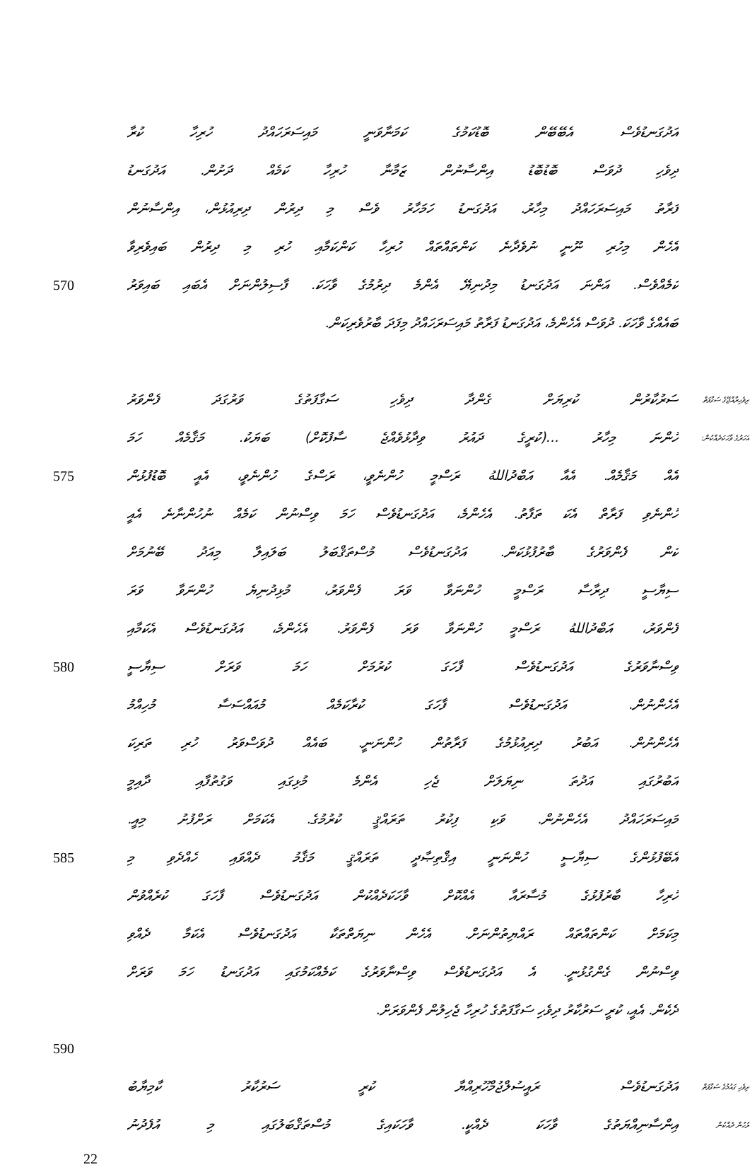އަދުގަނޑުވެސް އެބޭބޭން ބޮޑުކަމުގެ ކަމަނާވަނީ މައިސަރަހައްދު ހުރިހާ ކުރާ
ދިވެހި ދުވަސް ބޮޑުބޮޑު އިންސާނުން ޒަމާނާ ހުރިހާ ކަމެއް ދަށުން. އަދުގަނޑު
ފަރާތު މައިސަރަހައްދު މިހާރު. އަދުގަނޑު ހަމަހާރު ވެސް މި ދިރުން ދިރިއުޅުން، އިންސާނުން
އެހެން މިހުރި ނޫނީ ނުވެދާނެ ކަންތައްތައް ހުރިހާ ކަންކަމާއި ހުރި މި ދިރުން ބައިވެރިވާ
570 ކަމެއްވެސް. އަންނަ އަދުގަނޑު މިދުނިޔޭ އެންމެ ދިރުމުގެ ވާހަކަ. ފާސިލުންނަށް އެބައި ބައިވަރު
ބައެއްގެ ވާހަކަ. ދުވަސް އެހެންމެ، އަދުގަނޑު ފަރާތު މައިސަރަހައްދު މިފަދަ ބާރުވެރިކަން.
ސަރުކާރުން ކުރިޔަށް ގެންދާ ދިވެހި ސަގާފަތުގެ ވަރުގަދަ ފެންވަރު ދިވެހިރާއްޖޭގެ ސަގާފަތް
ހުންނަ މިހާރު ...(ކުރީގެ ދައުރު ވިދާޅުވެއްޖެ ސާފުކޮށް) ބަޔަކު. މަޤާމެއް ހަމަ އަހަރުގެ ވާހަކަދެއްކުން:
575 އެއް މަޤާމެއް. އެއާ އަބްދުاللهُ ރަސްމީ ހުންނެވީ، ރަސްގެ ހުންނެވީ، އެއީ ބޮޑުފުޅުން
ހުންނެވި ފަރާތް އެކަ ތަފާތު. އެހެންމެ، އަދުގަނޑުވެސް ހަމަ ވިސްނުން ކަމެއް ނުހުންނާނެ އެއީ
ކަން ފެންވަރުގެ ބާރުފުޅުކަން. އަދުގަނޑުވެސް މުސްތަޤްބަލު ބަލައިލާ މިއަދު ބޭނުމަށް
ސިޔާސީ ދިރާސާ ރަސްމީ ހުންނަވާ ވަރަ ފެންވަރު، މުޅިދުނިޔެ ހުންނަވާ ވަރަ
ފެންވަރު، އަބްދުاللهُ ރަސްމީ ހުންނަވާ ވަރަ ފެންވަރު. އެހެންމެ، އަދުގަނޑުވެސް އެކަމާއި
580 ވިސްނާވަރުގެ އަދުގަނޑުވެސް ފާހަގަ ކުރުމަށް ހަމަ ވަރަށް ސިޔާސީ
އެހެންނުން. އަދުގަނޑުވެސް ފާހަގަ ކުރާކަމެއް މުއައްސަސާ މުހިއްމު
އެހެންނުން. އަބުރު ދިރިއުޅުމުގެ ފަރާތުން ހުންނަނީ. ބައެއް ދުވަސްވަރު ހުރި ތަރިކަ
އަބުރުގައި އަދުތަ ނިޔަލަށް ޖެހި އެންމެ މުޅިގައި ވަގުތުފާއި ދާއިމީ
މައިސަރަހައްދު އެހެންނުން. ވަކި ފިކުރު ތަރައްޤީ ކުރުމުގެ. އެކަމަށް ރަށްފުށު މިއީ.
585 އެބޭފުޅުންގެ ސިޔާސީ ހުންނަނީ އިޤްތިޞާދީ ތަރައްޤީ މަޤާމު ދެއްވައި ހެއްދެވި މި
ހުރިހާ ބާރުފުޅުގެ މުސާރައާ އެއްކޮށް ވާހަކަދެއްކުން އަދުގަނޑުވެސް ފާހަގަ ކުރެއްވުން
މިކަމަށް ކަންތައްތައް ރައްޔިތުންނަށް. އެހެން ނިޔަތްތަކާ އަދުގަނޑުވެސް އެކަމާ ދެއްވި
ވިސްނުން ގެންގުޅުނީ. އެ އަދުގަނޑުވެސް ވިސްނާވަރުގެ ކަމެއްކަމުގައި އަދުގަނޑު ހަމަ ވަރަށް
ދެކެން. އެއީ، ކުރީ ސަރުކާރު ދިވެހި ސަގާފަތުގެ ހުރިހާ ޖެހިލުން ފެންވަރަށް.
590
އަދުގަނޑުވެސް ރައީސުލްޖުމްހޫރިއްޔާ ކުރީ ސަރުކާރު ކާމިޔާބު ދިވެހި ގައުމުގެ ސަގާފަތް
އިންސާނިއްޔަތުގެ ވާހަކަ ދެއްކީ. ވާހަކައިގެ މުސްތަޤްބަލުގައި މި އުފެދުނު ރުހުން ދެއްކުން
22